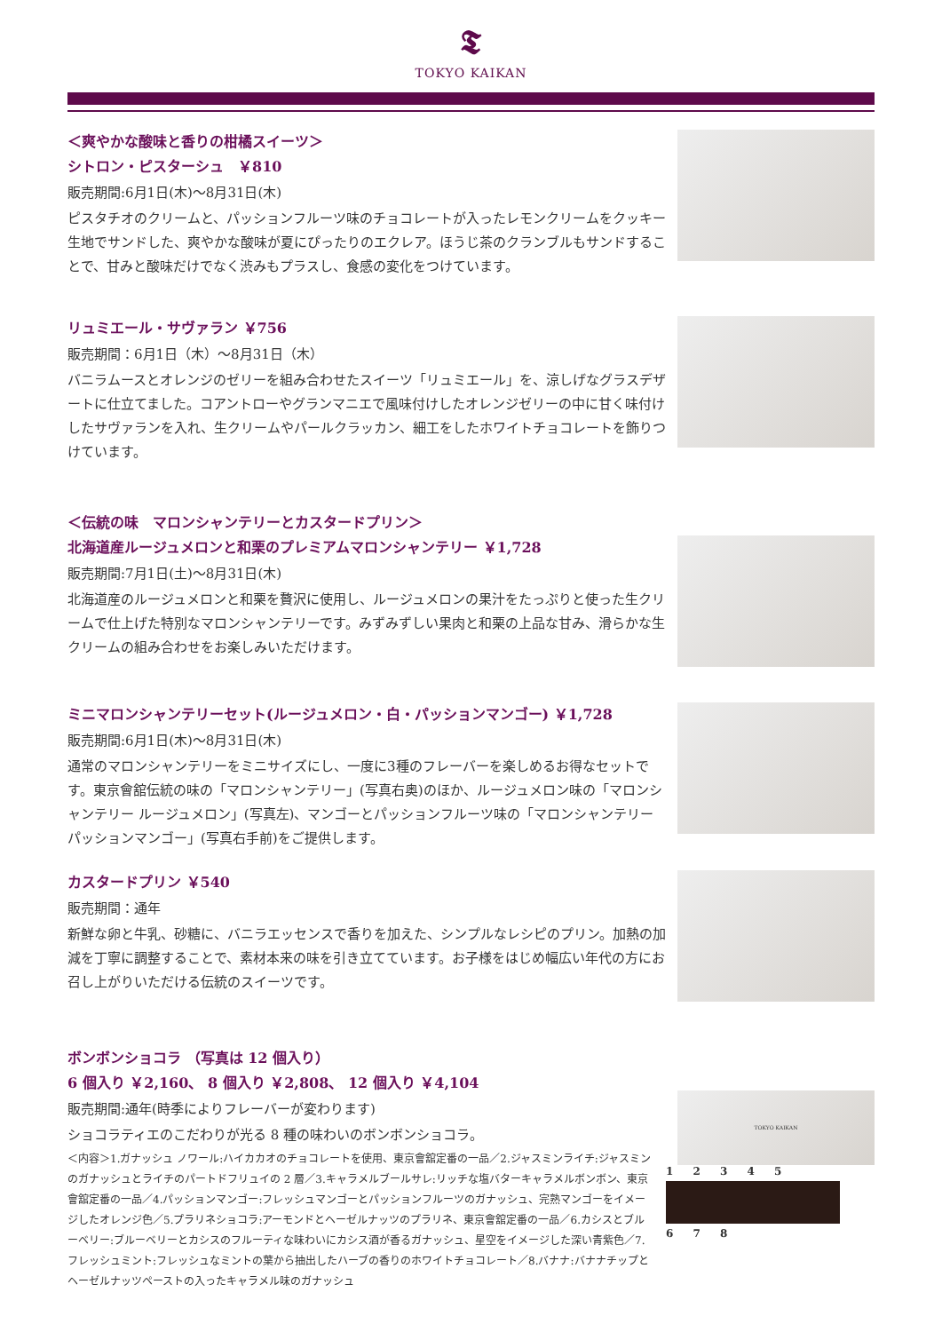𝕿
TOKYO KAIKAN
＜爽やかな酸味と香りの柑橘スイーツ＞
シトロン・ピスターシュ　￥810
販売期間:6月1日(木)～8月31日(木)
ピスタチオのクリームと、パッションフルーツ味のチョコレートが入ったレモンクリームをクッキー生地でサンドした、爽やかな酸味が夏にぴったりのエクレア。ほうじ茶のクランブルもサンドすることで、甘みと酸味だけでなく渋みもプラスし、食感の変化をつけています。
リュミエール・サヴァラン ￥756
販売期間：6月1日（木）～8月31日（木）
バニラムースとオレンジのゼリーを組み合わせたスイーツ「リュミエール」を、涼しげなグラスデザートに仕立てました。コアントローやグランマニエで風味付けしたオレンジゼリーの中に甘く味付けしたサヴァランを入れ、生クリームやパールクラッカン、細工をしたホワイトチョコレートを飾りつけています。
＜伝統の味　マロンシャンテリーとカスタードプリン＞
北海道産ルージュメロンと和栗のプレミアムマロンシャンテリー ￥1,728
販売期間:7月1日(土)～8月31日(木)
北海道産のルージュメロンと和栗を贅沢に使用し、ルージュメロンの果汁をたっぷりと使った生クリームで仕上げた特別なマロンシャンテリーです。みずみずしい果肉と和栗の上品な甘み、滑らかな生クリームの組み合わせをお楽しみいただけます。
ミニマロンシャンテリーセット(ルージュメロン・白・パッションマンゴー) ￥1,728
販売期間:6月1日(木)～8月31日(木)
通常のマロンシャンテリーをミニサイズにし、一度に3種のフレーバーを楽しめるお得なセットです。東京會舘伝統の味の「マロンシャンテリー」(写真右奥)のほか、ルージュメロン味の「マロンシャンテリー ルージュメロン」(写真左)、マンゴーとパッションフルーツ味の「マロンシャンテリー パッションマンゴー」(写真右手前)をご提供します。
カスタードプリン ￥540
販売期間：通年
新鮮な卵と牛乳、砂糖に、バニラエッセンスで香りを加えた、シンプルなレシピのプリン。加熱の加減を丁寧に調整することで、素材本来の味を引き立てています。お子様をはじめ幅広い年代の方にお召し上がりいただける伝統のスイーツです。
ボンボンショコラ （写真は 12 個入り）
6 個入り ￥2,160、 8 個入り ￥2,808、 12 個入り ￥4,104
販売期間:通年(時季によりフレーバーが変わります)
ショコラティエのこだわりが光る 8 種の味わいのボンボンショコラ。
＜内容＞1.ガナッシュ ノワール:ハイカカオのチョコレートを使用、東京會舘定番の一品／2.ジャスミンライチ:ジャスミンのガナッシュとライチのパートドフリュイの 2 層／3.キャラメルブールサレ:リッチな塩バターキャラメルボンボン、東京會舘定番の一品／4.パッションマンゴー:フレッシュマンゴーとパッションフルーツのガナッシュ、完熟マンゴーをイメージしたオレンジ色／5.プラリネショコラ:アーモンドとヘーゼルナッツのプラリネ、東京會舘定番の一品／6.カシスとブルーベリー:ブルーベリーとカシスのフルーティな味わいにカシス酒が香るガナッシュ、星空をイメージした深い青紫色／7.フレッシュミント:フレッシュなミントの葉から抽出したハーブの香りのホワイトチョコレート／8.バナナ:バナナチップとヘーゼルナッツペーストの入ったキャラメル味のガナッシュ
TOKYO KAIKAN
1 2 3 4 5
6 7 8